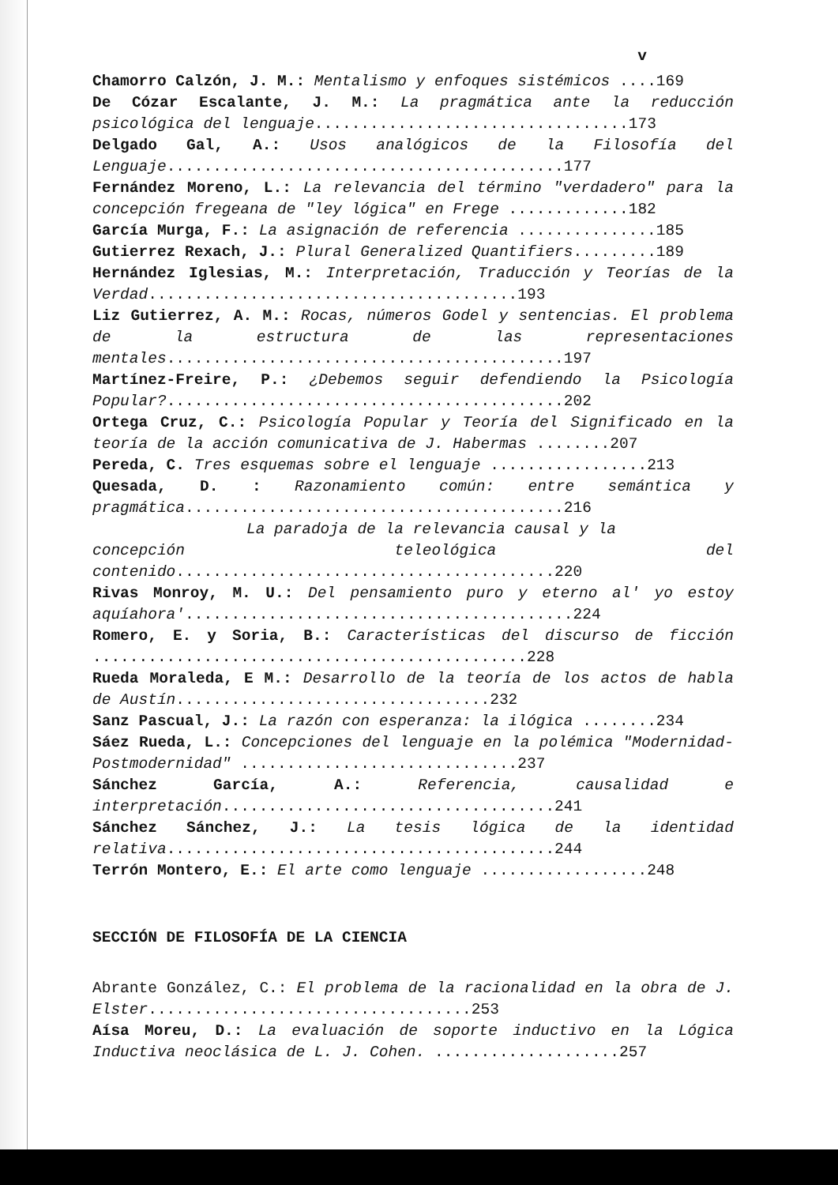v
Chamorro Calzón, J. M.: Mentalismo y enfoques sistémicos ....169
De Cózar Escalante, J. M.: La pragmática ante la reducción psicológica del lenguaje..................................173
Delgado Gal, A.: Usos analógicos de la Filosofía del Lenguaje...........................................177
Fernández Moreno, L.: La relevancia del término "verdadero" para la concepción fregeana de "ley lógica" en Frege .............182
García Murga, F.: La asignación de referencia ...............185
Gutierrez Rexach, J.: Plural Generalized Quantifiers.........189
Hernández Iglesias, M.: Interpretación, Traducción y Teorías de la Verdad........................................193
Liz Gutierrez, A. M.: Rocas, números Godel y sentencias. El problema de la estructura de las representaciones mentales...........................................197
Martínez-Freire, P.: ¿Debemos seguir defendiendo la Psicología Popular?...........................................202
Ortega Cruz, C.: Psicología Popular y Teoría del Significado en la teoría de la acción comunicativa de J. Habermas ........207
Pereda, C. Tres esquemas sobre el lenguaje .................213
Quesada, D. : Razonamiento común: entre semántica y pragmática.........................................216
La paradoja de la relevancia causal y la
concepción teleológica del contenido.........................................220
Rivas Monroy, M. U.: Del pensamiento puro y eterno al' yo estoy aquíahora'..........................................224
Romero, E. y Soria, B.: Características del discurso de ficción ...............................................228
Rueda Moraleda, E M.: Desarrollo de la teoría de los actos de habla de Austín..................................232
Sanz Pascual, J.: La razón con esperanza: la ilógica ........234
Sáez Rueda, L.: Concepciones del lenguaje en la polémica "Modernidad- Postmodernidad" ..............................237
Sánchez García, A.: Referencia, causalidad e interpretación....................................241
Sánchez Sánchez, J.: La tesis lógica de la identidad relativa..........................................244
Terrón Montero, E.: El arte como lenguaje ..................248
SECCIÓN DE FILOSOFÍA DE LA CIENCIA
Abrante González, C.: El problema de la racionalidad en la obra de J. Elster...................................253
Aísa Moreu, D.: La evaluación de soporte inductivo en la Lógica Inductiva neoclásica de L. J. Cohen. ....................257